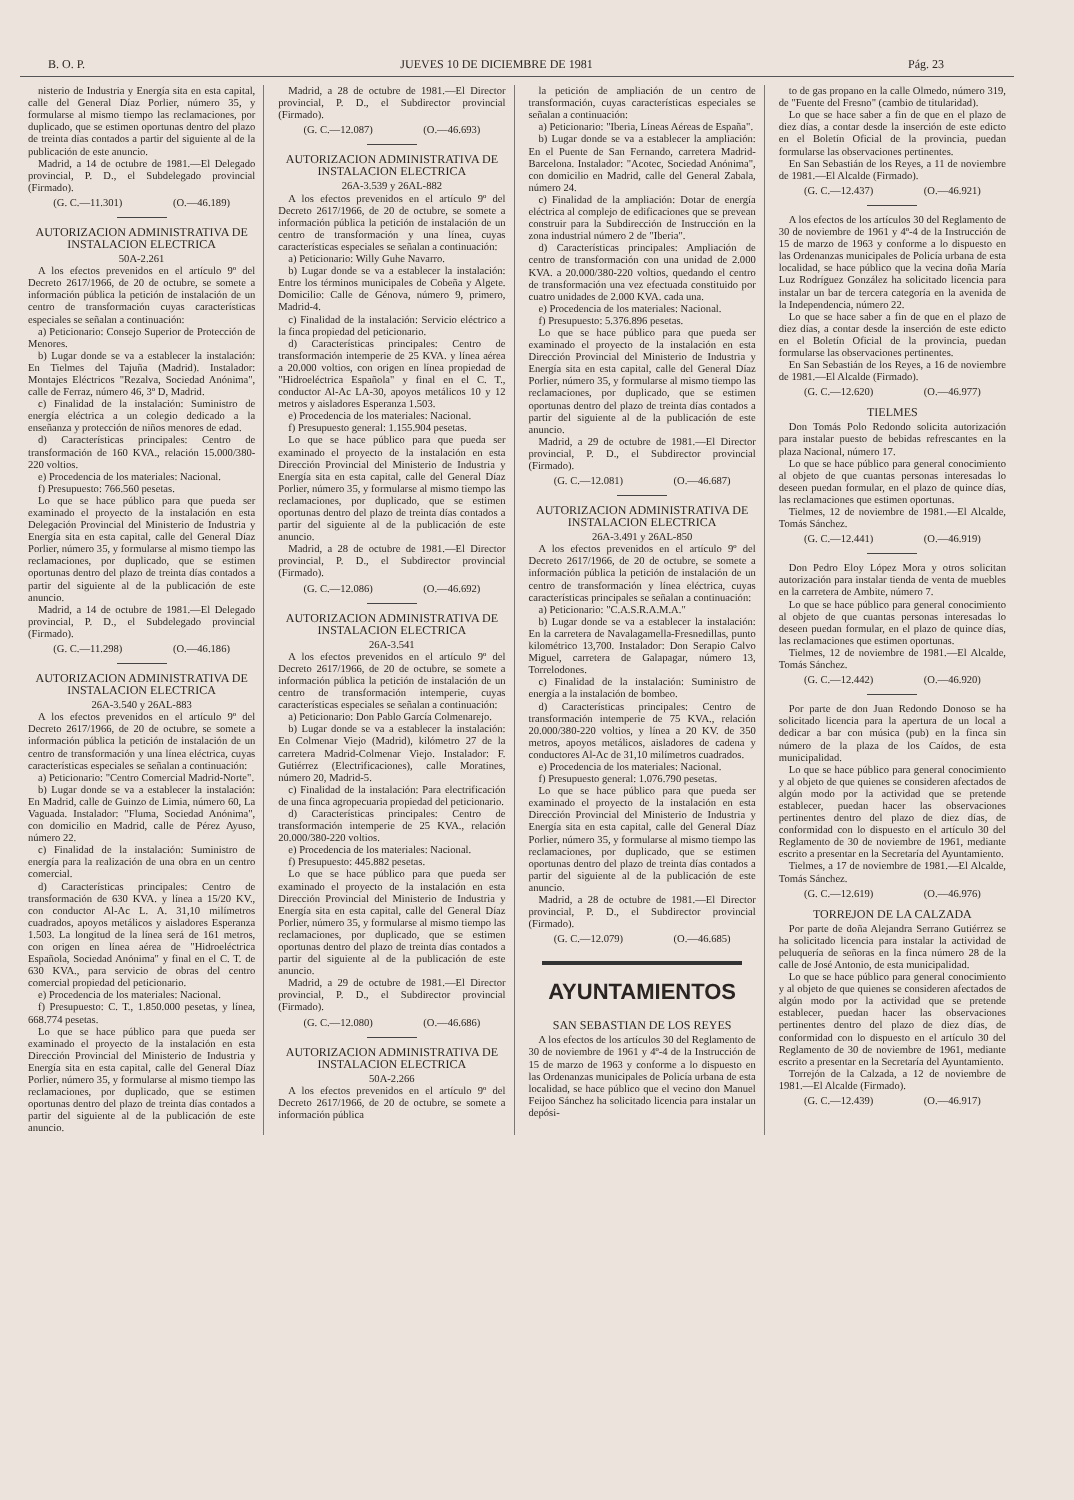B. O. P. JUEVES 10 DE DICIEMBRE DE 1981 Pág. 23
nisterio de Industria y Energía sita en esta capital, calle del General Díaz Porlier, número 35, y formularse al mismo tiempo las reclamaciones, por duplicado, que se estimen oportunas dentro del plazo de treinta días contados a partir del siguiente al de la publicación de este anuncio.
Madrid, a 14 de octubre de 1981.—El Delegado provincial, P. D., el Subdelegado provincial (Firmado).
(G. C.—11.301) (O.—46.189)
AUTORIZACION ADMINISTRATIVA DE INSTALACION ELECTRICA
50A-2.261
A los efectos prevenidos en el artículo 9º del Decreto 2617/1966, de 20 de octubre, se somete a información pública la petición de instalación de un centro de transformación cuyas características especiales se señalan a continuación:
a) Peticionario: Consejo Superior de Protección de Menores.
b) Lugar donde se va a establecer la instalación: En Tielmes del Tajuña (Madrid). Instalador: Montajes Eléctricos "Rezalva, Sociedad Anónima", calle de Ferraz, número 46, 3º D, Madrid.
c) Finalidad de la instalación: Suministro de energía eléctrica a un colegio dedicado a la enseñanza y protección de niños menores de edad.
d) Características principales: Centro de transformación de 160 KVA., relación 15.000/380-220 voltios.
e) Procedencia de los materiales: Nacional.
f) Presupuesto: 766.560 pesetas.
Lo que se hace público para que pueda ser examinado el proyecto de la instalación en esta Delegación Provincial del Ministerio de Industria y Energía sita en esta capital, calle del General Díaz Porlier, número 35, y formularse al mismo tiempo las reclamaciones, por duplicado, que se estimen oportunas dentro del plazo de treinta días contados a partir del siguiente al de la publicación de este anuncio.
Madrid, a 14 de octubre de 1981.—El Delegado provincial, P. D., el Subdelegado provincial (Firmado).
(G. C.—11.298) (O.—46.186)
AUTORIZACION ADMINISTRATIVA DE INSTALACION ELECTRICA
26A-3.540 y 26AL-883
A los efectos prevenidos en el artículo 9º del Decreto 2617/1966, de 20 de octubre, se somete a información pública la petición de instalación de un centro de transformación y una línea eléctrica, cuyas características especiales se señalan a continuación:
a) Peticionario: "Centro Comercial Madrid-Norte".
b) Lugar donde se va a establecer la instalación: En Madrid, calle de Guinzo de Limia, número 60, La Vaguada. Instalador: "Fluma, Sociedad Anónima", con domicilio en Madrid, calle de Pérez Ayuso, número 22.
c) Finalidad de la instalación: Suministro de energía para la realización de una obra en un centro comercial.
d) Características principales: Centro de transformación de 630 KVA. y línea a 15/20 KV., con conductor Al-Ac L. A. 31,10 milímetros cuadrados, apoyos metálicos y aisladores Esperanza 1.503. La longitud de la línea será de 161 metros, con origen en línea aérea de "Hidroeléctrica Española, Sociedad Anónima" y final en el C. T. de 630 KVA., para servicio de obras del centro comercial propiedad del peticionario.
e) Procedencia de los materiales: Nacional.
f) Presupuesto: C. T., 1.850.000 pesetas, y línea, 668.774 pesetas.
Lo que se hace público para que pueda ser examinado el proyecto de la instalación en esta Dirección Provincial del Ministerio de Industria y Energía sita en esta capital, calle del General Díaz Porlier, número 35, y formularse al mismo tiempo las reclamaciones, por duplicado, que se estimen oportunas dentro del plazo de treinta días contados a partir del siguiente al de la publicación de este anuncio.
Madrid, a 28 de octubre de 1981.—El Director provincial, P. D., el Subdirector provincial (Firmado).
(G. C.—12.087) (O.—46.693)
AUTORIZACION ADMINISTRATIVA DE INSTALACION ELECTRICA
26A-3.539 y 26AL-882
A los efectos prevenidos en el artículo 9º del Decreto 2617/1966, de 20 de octubre, se somete a información pública la petición de instalación de un centro de transformación y una línea, cuyas características especiales se señalan a continuación:
a) Peticionario: Willy Guhe Navarro.
b) Lugar donde se va a establecer la instalación: Entre los términos municipales de Cobeña y Algete. Domicilio: Calle de Génova, número 9, primero, Madrid-4.
c) Finalidad de la instalación: Servicio eléctrico a la finca propiedad del peticionario.
d) Características principales: Centro de transformación intemperie de 25 KVA. y línea aérea a 20.000 voltios, con origen en línea propiedad de "Hidroeléctrica Española" y final en el C. T., conductor Al-Ac LA-30, apoyos metálicos 10 y 12 metros y aisladores Esperanza 1.503.
e) Procedencia de los materiales: Nacional.
f) Presupuesto general: 1.155.904 pesetas.
Lo que se hace público para que pueda ser examinado el proyecto de la instalación en esta Dirección Provincial del Ministerio de Industria y Energía sita en esta capital, calle del General Díaz Porlier, número 35, y formularse al mismo tiempo las reclamaciones, por duplicado, que se estimen oportunas dentro del plazo de treinta días contados a partir del siguiente al de la publicación de este anuncio.
Madrid, a 28 de octubre de 1981.—El Director provincial, P. D., el Subdirector provincial (Firmado).
(G. C.—12.086) (O.—46.692)
AUTORIZACION ADMINISTRATIVA DE INSTALACION ELECTRICA
26A-3.541
A los efectos prevenidos en el artículo 9º del Decreto 2617/1966, de 20 de octubre, se somete a información pública la petición de instalación de un centro de transformación intemperie, cuyas características especiales se señalan a continuación:
a) Peticionario: Don Pablo García Colmenarejo.
b) Lugar donde se va a establecer la instalación: En Colmenar Viejo (Madrid), kilómetro 27 de la carretera Madrid-Colmenar Viejo. Instalador: F. Gutiérrez (Electrificaciones), calle Moratines, número 20, Madrid-5.
c) Finalidad de la instalación: Para electrificación de una finca agropecuaria propiedad del peticionario.
d) Características principales: Centro de transformación intemperie de 25 KVA., relación 20.000/380-220 voltios.
e) Procedencia de los materiales: Nacional.
f) Presupuesto: 445.882 pesetas.
Lo que se hace público para que pueda ser examinado el proyecto de la instalación en esta Dirección Provincial del Ministerio de Industria y Energía sita en esta capital, calle del General Díaz Porlier, número 35, y formularse al mismo tiempo las reclamaciones, por duplicado, que se estimen oportunas dentro del plazo de treinta días contados a partir del siguiente al de la publicación de este anuncio.
Madrid, a 29 de octubre de 1981.—El Director provincial, P. D., el Subdirector provincial (Firmado).
(G. C.—12.080) (O.—46.686)
AUTORIZACION ADMINISTRATIVA DE INSTALACION ELECTRICA
50A-2.266
A los efectos prevenidos en el artículo 9º del Decreto 2617/1966, de 20 de octubre, se somete a información pública
la petición de ampliación de un centro de transformación, cuyas características especiales se señalan a continuación:
a) Peticionario: "Iberia, Líneas Aéreas de España".
b) Lugar donde se va a establecer la ampliación: En el Puente de San Fernando, carretera Madrid-Barcelona. Instalador: "Acotec, Sociedad Anónima", con domicilio en Madrid, calle del General Zabala, número 24.
c) Finalidad de la ampliación: Dotar de energía eléctrica al complejo de edificaciones que se prevean construir para la Subdirección de Instrucción en la zona industrial número 2 de "Iberia".
d) Características principales: Ampliación de centro de transformación con una unidad de 2.000 KVA. a 20.000/380-220 voltios, quedando el centro de transformación una vez efectuada constituido por cuatro unidades de 2.000 KVA. cada una.
e) Procedencia de los materiales: Nacional.
f) Presupuesto: 5.376.896 pesetas.
Lo que se hace público para que pueda ser examinado el proyecto de la instalación en esta Dirección Provincial del Ministerio de Industria y Energía sita en esta capital, calle del General Díaz Porlier, número 35, y formularse al mismo tiempo las reclamaciones, por duplicado, que se estimen oportunas dentro del plazo de treinta días contados a partir del siguiente al de la publicación de este anuncio.
Madrid, a 29 de octubre de 1981.—El Director provincial, P. D., el Subdirector provincial (Firmado).
(G. C.—12.081) (O.—46.687)
AUTORIZACION ADMINISTRATIVA DE INSTALACION ELECTRICA
26A-3.491 y 26AL-850
A los efectos prevenidos en el artículo 9º del Decreto 2617/1966, de 20 de octubre, se somete a información pública la petición de instalación de un centro de transformación y línea eléctrica, cuyas características principales se señalan a continuación:
a) Peticionario: "C.A.S.R.A.M.A."
b) Lugar donde se va a establecer la instalación: En la carretera de Navalagamella-Fresnedillas, punto kilométrico 13,700. Instalador: Don Serapio Calvo Miguel, carretera de Galapagar, número 13, Torrelodones.
c) Finalidad de la instalación: Suministro de energía a la instalación de bombeo.
d) Características principales: Centro de transformación intemperie de 75 KVA., relación 20.000/380-220 voltios, y línea a 20 KV. de 350 metros, apoyos metálicos, aisladores de cadena y conductores Al-Ac de 31,10 milímetros cuadrados.
e) Procedencia de los materiales: Nacional.
f) Presupuesto general: 1.076.790 pesetas.
Lo que se hace público para que pueda ser examinado el proyecto de la instalación en esta Dirección Provincial del Ministerio de Industria y Energía sita en esta capital, calle del General Díaz Porlier, número 35, y formularse al mismo tiempo las reclamaciones, por duplicado, que se estimen oportunas dentro del plazo de treinta días contados a partir del siguiente al de la publicación de este anuncio.
Madrid, a 28 de octubre de 1981.—El Director provincial, P. D., el Subdirector provincial (Firmado).
(G. C.—12.079) (O.—46.685)
AYUNTAMIENTOS
SAN SEBASTIAN DE LOS REYES
A los efectos de los artículos 30 del Reglamento de 30 de noviembre de 1961 y 4º-4 de la Instrucción de 15 de marzo de 1963 y conforme a lo dispuesto en las Ordenanzas municipales de Policía urbana de esta localidad, se hace público que el vecino don Manuel Feijoo Sánchez ha solicitado licencia para instalar un depósi-
to de gas propano en la calle Olmedo, número 319, de "Fuente del Fresno" (cambio de titularidad).
Lo que se hace saber a fin de que en el plazo de diez días, a contar desde la inserción de este edicto en el Boletín Oficial de la provincia, puedan formularse las observaciones pertinentes.
En San Sebastián de los Reyes, a 11 de noviembre de 1981.—El Alcalde (Firmado).
(G. C.—12.437) (O.—46.921)
A los efectos de los artículos 30 del Reglamento de 30 de noviembre de 1961 y 4º-4 de la Instrucción de 15 de marzo de 1963 y conforme a lo dispuesto en las Ordenanzas municipales de Policía urbana de esta localidad, se hace público que la vecina doña María Luz Rodríguez González ha solicitado licencia para instalar un bar de tercera categoría en la avenida de la Independencia, número 22.
Lo que se hace saber a fin de que en el plazo de diez días, a contar desde la inserción de este edicto en el Boletín Oficial de la provincia, puedan formularse las observaciones pertinentes.
En San Sebastián de los Reyes, a 16 de noviembre de 1981.—El Alcalde (Firmado).
(G. C.—12.620) (O.—46.977)
TIELMES
Don Tomás Polo Redondo solicita autorización para instalar puesto de bebidas refrescantes en la plaza Nacional, número 17.
Lo que se hace público para general conocimiento al objeto de que cuantas personas interesadas lo deseen puedan formular, en el plazo de quince días, las reclamaciones que estimen oportunas.
Tielmes, 12 de noviembre de 1981.—El Alcalde, Tomás Sánchez.
(G. C.—12.441) (O.—46.919)
Don Pedro Eloy López Mora y otros solicitan autorización para instalar tienda de venta de muebles en la carretera de Ambite, número 7.
Lo que se hace público para general conocimiento al objeto de que cuantas personas interesadas lo deseen puedan formular, en el plazo de quince días, las reclamaciones que estimen oportunas.
Tielmes, 12 de noviembre de 1981.—El Alcalde, Tomás Sánchez.
(G. C.—12.442) (O.—46.920)
Por parte de don Juan Redondo Donoso se ha solicitado licencia para la apertura de un local a dedicar a bar con música (pub) en la finca sin número de la plaza de los Caídos, de esta municipalidad.
Lo que se hace público para general conocimiento y al objeto de que quienes se consideren afectados de algún modo por la actividad que se pretende establecer, puedan hacer las observaciones pertinentes dentro del plazo de diez días, de conformidad con lo dispuesto en el artículo 30 del Reglamento de 30 de noviembre de 1961, mediante escrito a presentar en la Secretaría del Ayuntamiento.
Tielmes, a 17 de noviembre de 1981.—El Alcalde, Tomás Sánchez.
(G. C.—12.619) (O.—46.976)
TORREJON DE LA CALZADA
Por parte de doña Alejandra Serrano Gutiérrez se ha solicitado licencia para instalar la actividad de peluquería de señoras en la finca número 28 de la calle de José Antonio, de esta municipalidad.
Lo que se hace público para general conocimiento y al objeto de que quienes se consideren afectados de algún modo por la actividad que se pretende establecer, puedan hacer las observaciones pertinentes dentro del plazo de diez días, de conformidad con lo dispuesto en el artículo 30 del Reglamento de 30 de noviembre de 1961, mediante escrito a presentar en la Secretaría del Ayuntamiento.
Torrejón de la Calzada, a 12 de noviembre de 1981.—El Alcalde (Firmado).
(G. C.—12.439) (O.—46.917)